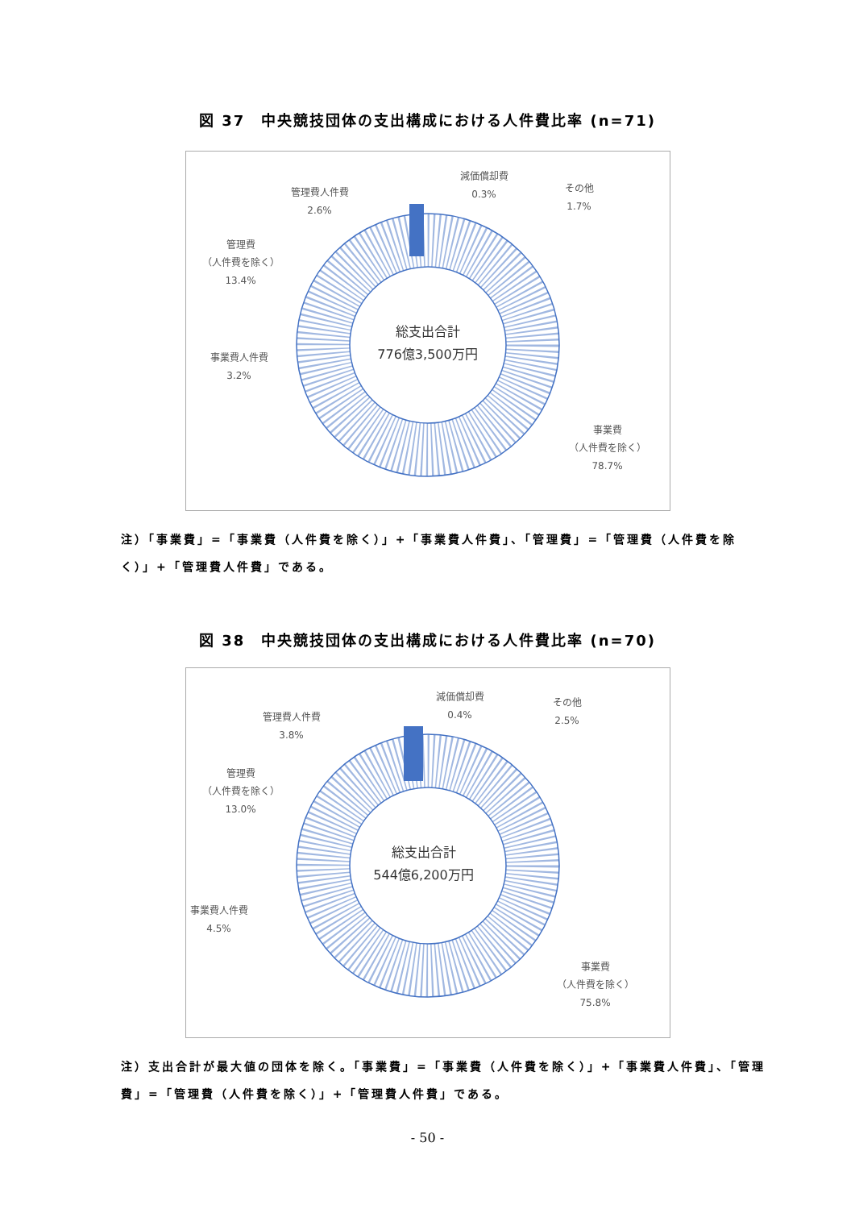図 37　中央競技団体の支出構成における人件費比率 (n=71)
減価償却費
0.3%
管理費人件費
2.6%
その他
1.7%
管理費
（人件費を除く）
13.4%
事業費人件費
3.2%
事業費
（人件費を除く）
78.7%
総支出合計
776億3,500万円
注）「事業費」=「事業費（人件費を除く）」+「事業費人件費」、「管理費」=「管理費（人件費を除く）」+「管理費人件費」である。
図 38　中央競技団体の支出構成における人件費比率 (n=70)
減価償却費
0.4%
管理費人件費
3.8%
その他
2.5%
管理費
（人件費を除く）
13.0%
事業費人件費
4.5%
事業費
（人件費を除く）
75.8%
総支出合計
544億6,200万円
注）支出合計が最大値の団体を除く。「事業費」=「事業費（人件費を除く）」+「事業費人件費」、「管理費」=「管理費（人件費を除く）」+「管理費人件費」である。
- 50 -